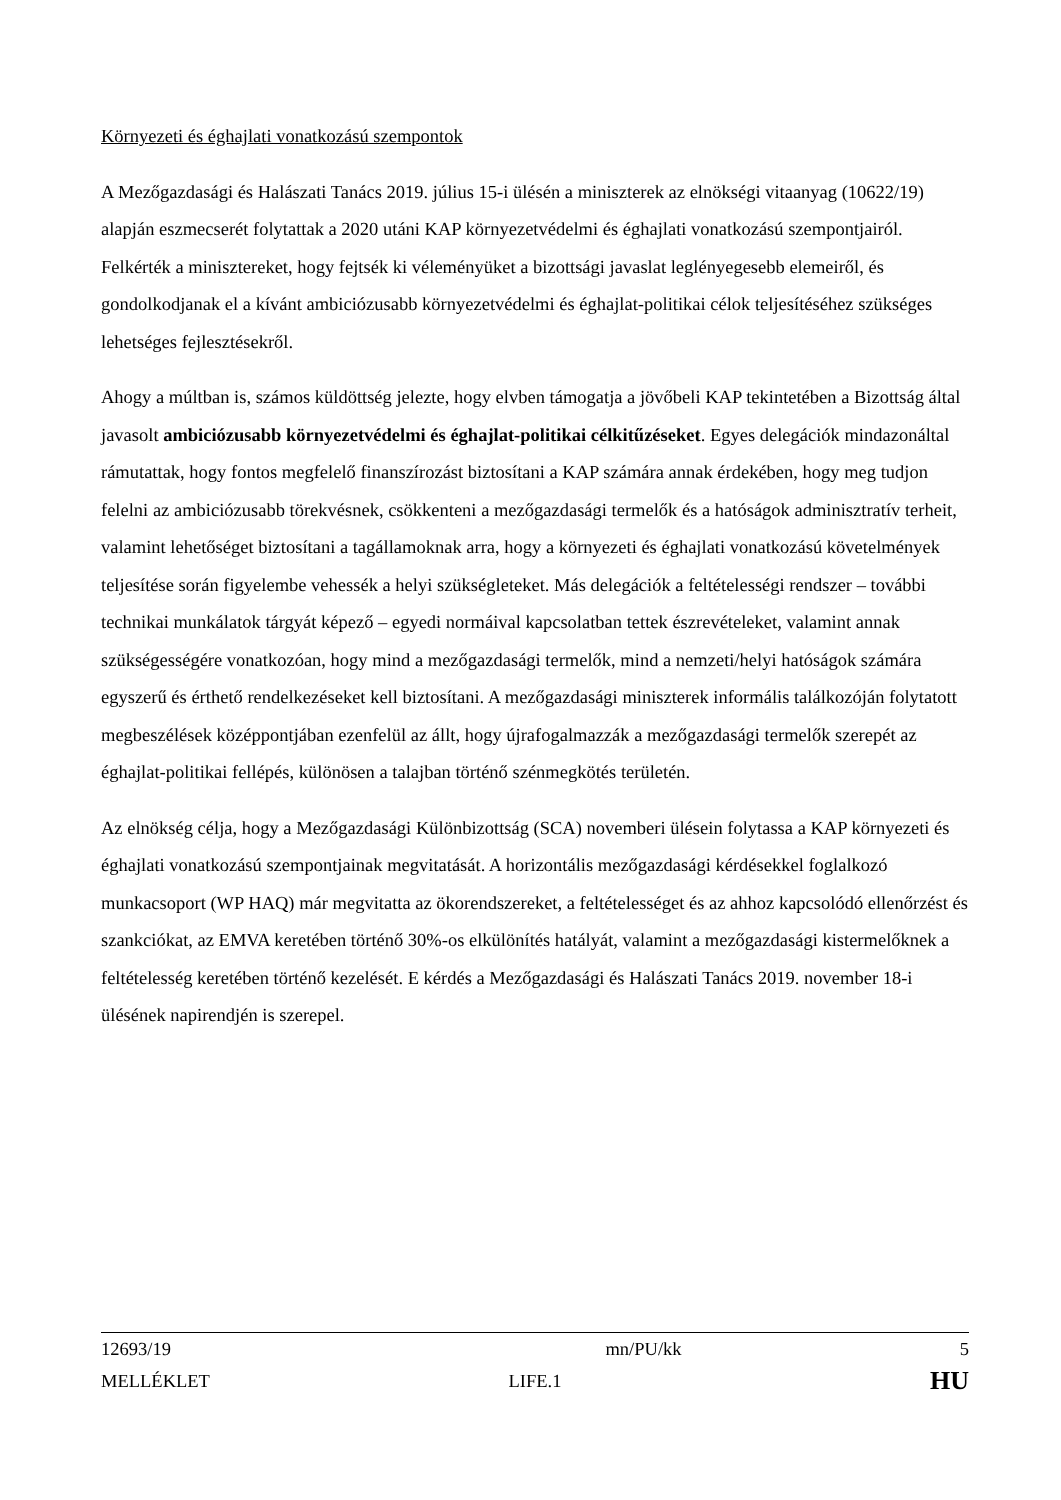Környezeti és éghajlati vonatkozású szempontok
A Mezőgazdasági és Halászati Tanács 2019. július 15-i ülésén a miniszterek az elnökségi vitaanyag (10622/19) alapján eszmecserét folytattak a 2020 utáni KAP környezetvédelmi és éghajlati vonatkozású szempontjairól. Felkérték a minisztereket, hogy fejtsék ki véleményüket a bizottsági javaslat leglényegesebb elemeiről, és gondolkodjanak el a kívánt ambiciózusabb környezetvédelmi és éghajlat-politikai célok teljesítéséhez szükséges lehetséges fejlesztésekről.
Ahogy a múltban is, számos küldöttség jelezte, hogy elvben támogatja a jövőbeli KAP tekintetében a Bizottság által javasolt ambiciózusabb környezetvédelmi és éghajlat-politikai célkitűzéseket. Egyes delegációk mindazonáltal rámutattak, hogy fontos megfelelő finanszírozást biztosítani a KAP számára annak érdekében, hogy meg tudjon felelni az ambiciózusabb törekvésnek, csökkenteni a mezőgazdasági termelők és a hatóságok adminisztratív terheit, valamint lehetőséget biztosítani a tagállamoknak arra, hogy a környezeti és éghajlati vonatkozású követelmények teljesítése során figyelembe vehessék a helyi szükségleteket. Más delegációk a feltételességi rendszer – további technikai munkálatok tárgyát képező – egyedi normáival kapcsolatban tettek észrevételeket, valamint annak szükségességére vonatkozóan, hogy mind a mezőgazdasági termelők, mind a nemzeti/helyi hatóságok számára egyszerű és érthető rendelkezéseket kell biztosítani. A mezőgazdasági miniszterek informális találkozóján folytatott megbeszélések középpontjában ezenfelül az állt, hogy újrafogalmazzák a mezőgazdasági termelők szerepét az éghajlat-politikai fellépés, különösen a talajban történő szénmegkötés területén.
Az elnökség célja, hogy a Mezőgazdasági Különbizottság (SCA) novemberi ülésein folytassa a KAP környezeti és éghajlati vonatkozású szempontjainak megvitatását. A horizontális mezőgazdasági kérdésekkel foglalkozó munkacsoport (WP HAQ) már megvitatta az ökorendszereket, a feltételességet és az ahhoz kapcsolódó ellenőrzést és szankciókat, az EMVA keretében történő 30%-os elkülönítés hatályát, valamint a mezőgazdasági kistermelőknek a feltételesség keretében történő kezelését. E kérdés a Mezőgazdasági és Halászati Tanács 2019. november 18-i ülésének napirendjén is szerepel.
12693/19 mn/PU/kk 5
MELLÉKLET LIFE.1 HU